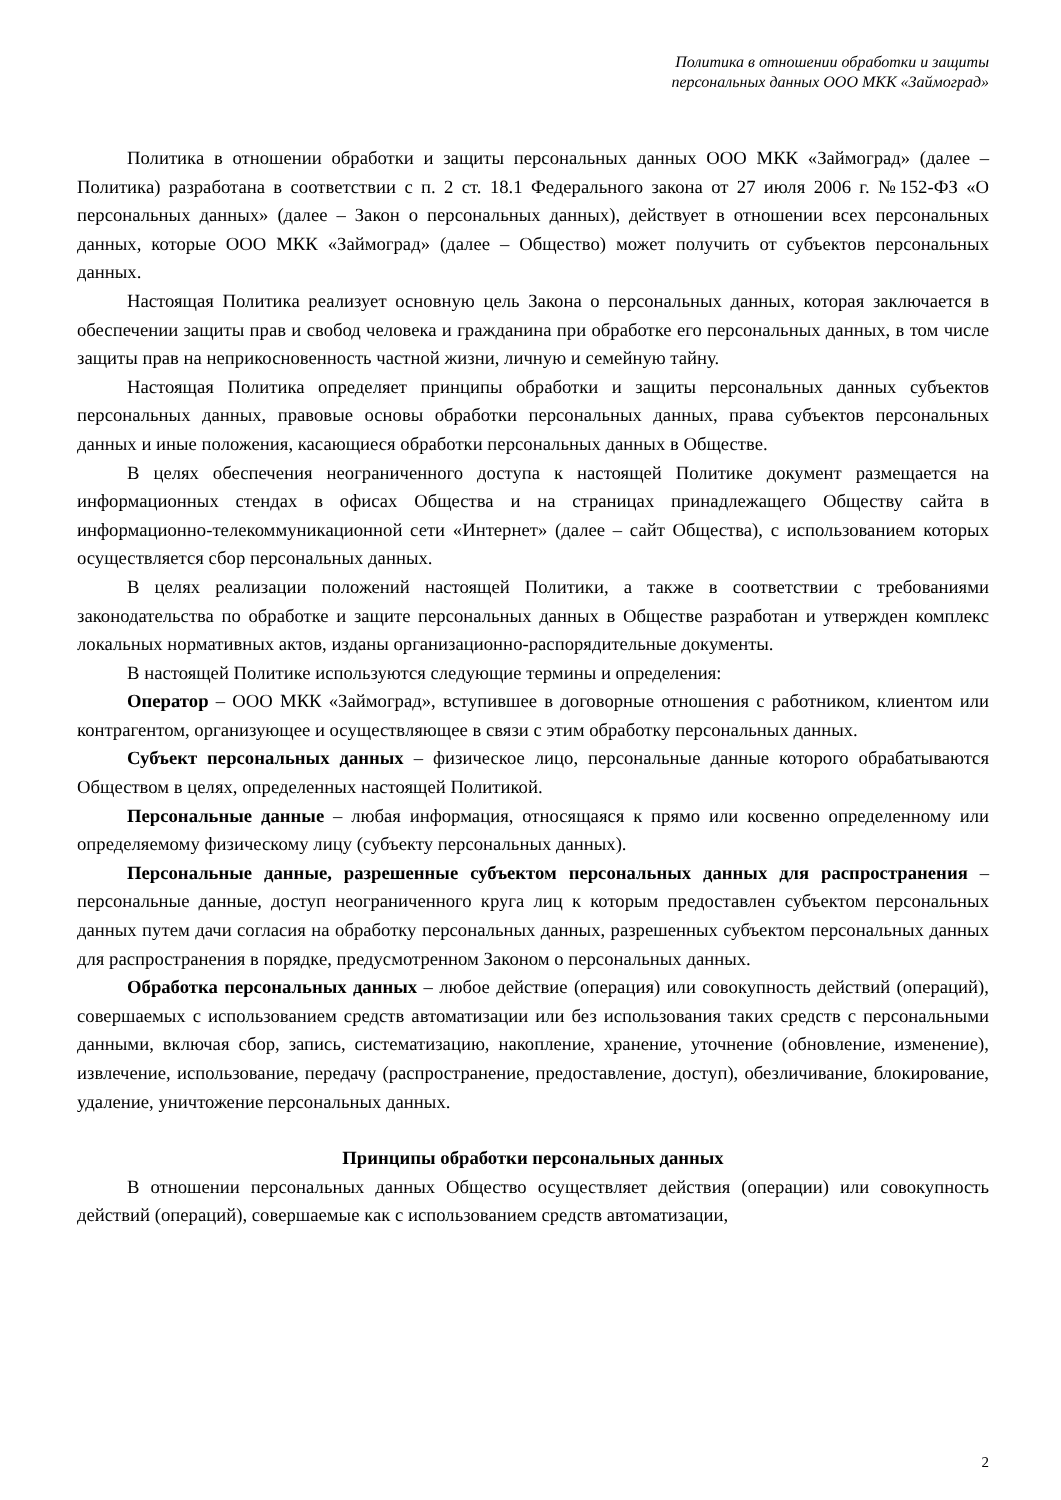Политика в отношении обработки и защиты
персональных данных ООО МКК «Займоград»
Политика в отношении обработки и защиты персональных данных ООО МКК «Займоград» (далее – Политика) разработана в соответствии с п. 2 ст. 18.1 Федерального закона от 27 июля 2006 г. №152-ФЗ «О персональных данных» (далее – Закон о персональных данных), действует в отношении всех персональных данных, которые ООО МКК «Займоград» (далее – Общество) может получить от субъектов персональных данных.
Настоящая Политика реализует основную цель Закона о персональных данных, которая заключается в обеспечении защиты прав и свобод человека и гражданина при обработке его персональных данных, в том числе защиты прав на неприкосновенность частной жизни, личную и семейную тайну.
Настоящая Политика определяет принципы обработки и защиты персональных данных субъектов персональных данных, правовые основы обработки персональных данных, права субъектов персональных данных и иные положения, касающиеся обработки персональных данных в Обществе.
В целях обеспечения неограниченного доступа к настоящей Политике документ размещается на информационных стендах в офисах Общества и на страницах принадлежащего Обществу сайта в информационно-телекоммуникационной сети «Интернет» (далее – сайт Общества), с использованием которых осуществляется сбор персональных данных.
В целях реализации положений настоящей Политики, а также в соответствии с требованиями законодательства по обработке и защите персональных данных в Обществе разработан и утвержден комплекс локальных нормативных актов, изданы организационно-распорядительные документы.
В настоящей Политике используются следующие термины и определения:
Оператор – ООО МКК «Займоград», вступившее в договорные отношения с работником, клиентом или контрагентом, организующее и осуществляющее в связи с этим обработку персональных данных.
Субъект персональных данных – физическое лицо, персональные данные которого обрабатываются Обществом в целях, определенных настоящей Политикой.
Персональные данные – любая информация, относящаяся к прямо или косвенно определенному или определяемому физическому лицу (субъекту персональных данных).
Персональные данные, разрешенные субъектом персональных данных для распространения – персональные данные, доступ неограниченного круга лиц к которым предоставлен субъектом персональных данных путем дачи согласия на обработку персональных данных, разрешенных субъектом персональных данных для распространения в порядке, предусмотренном Законом о персональных данных.
Обработка персональных данных – любое действие (операция) или совокупность действий (операций), совершаемых с использованием средств автоматизации или без использования таких средств с персональными данными, включая сбор, запись, систематизацию, накопление, хранение, уточнение (обновление, изменение), извлечение, использование, передачу (распространение, предоставление, доступ), обезличивание, блокирование, удаление, уничтожение персональных данных.
Принципы обработки персональных данных
В отношении персональных данных Общество осуществляет действия (операции) или совокупность действий (операций), совершаемые как с использованием средств автоматизации,
2